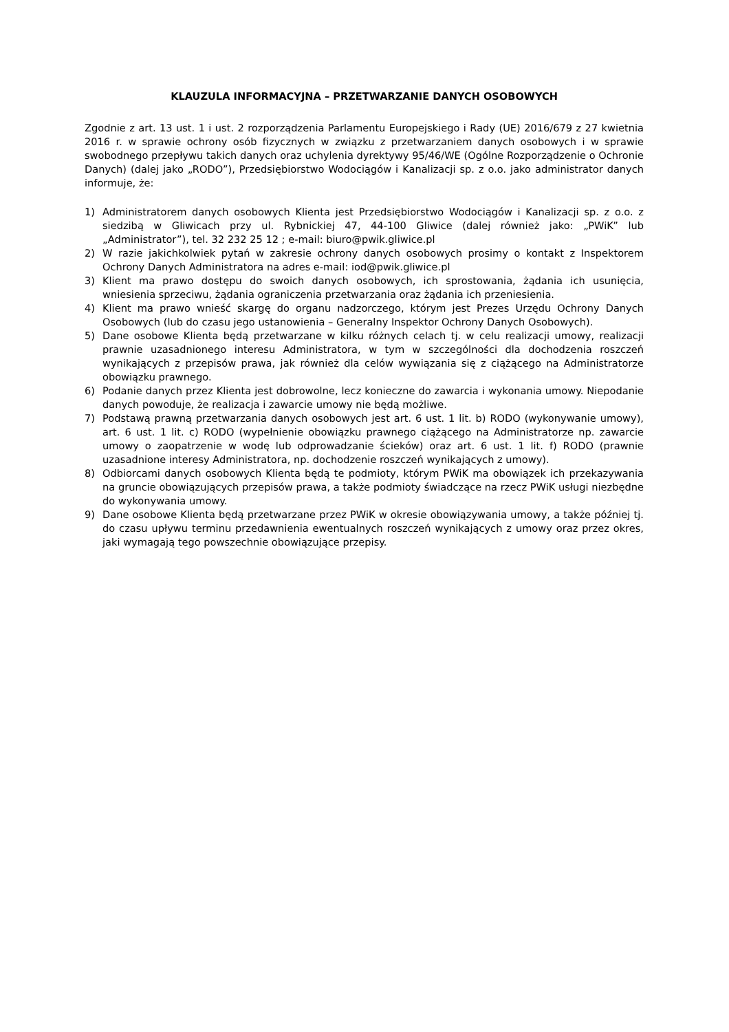KLAUZULA INFORMACYJNA – PRZETWARZANIE DANYCH OSOBOWYCH
Zgodnie z art. 13 ust. 1 i ust. 2 rozporządzenia Parlamentu Europejskiego i Rady (UE) 2016/679 z 27 kwietnia 2016 r. w sprawie ochrony osób fizycznych w związku z przetwarzaniem danych osobowych i w sprawie swobodnego przepływu takich danych oraz uchylenia dyrektywy 95/46/WE (Ogólne Rozporządzenie o Ochronie Danych) (dalej jako „RODO”), Przedsiębiorstwo Wodociągów i Kanalizacji sp. z o.o. jako administrator danych informuje, że:
1) Administratorem danych osobowych Klienta jest Przedsiębiorstwo Wodociągów i Kanalizacji sp. z o.o. z siedzibą w Gliwicach przy ul. Rybnickiej 47, 44-100 Gliwice (dalej również jako: „PWiK” lub „Administrator”), tel. 32 232 25 12 ; e-mail: biuro@pwik.gliwice.pl
2) W razie jakichkolwiek pytań w zakresie ochrony danych osobowych prosimy o kontakt z Inspektorem Ochrony Danych Administratora na adres e-mail: iod@pwik.gliwice.pl
3) Klient ma prawo dostępu do swoich danych osobowych, ich sprostowania, żądania ich usunięcia, wniesienia sprzeciwu, żądania ograniczenia przetwarzania oraz żądania ich przeniesienia.
4) Klient ma prawo wnieść skargę do organu nadzorczego, którym jest Prezes Urzędu Ochrony Danych Osobowych (lub do czasu jego ustanowienia – Generalny Inspektor Ochrony Danych Osobowych).
5) Dane osobowe Klienta będą przetwarzane w kilku różnych celach tj. w celu realizacji umowy, realizacji prawnie uzasadnionego interesu Administratora, w tym w szczególności dla dochodzenia roszczeń wynikających z przepisów prawa, jak również dla celów wywiązania się z ciążącego na Administratorze obowiązku prawnego.
6) Podanie danych przez Klienta jest dobrowolne, lecz konieczne do zawarcia i wykonania umowy. Niepodanie danych powoduje, że realizacja i zawarcie umowy nie będą możliwe.
7) Podstawą prawną przetwarzania danych osobowych jest art. 6 ust. 1 lit. b) RODO (wykonywanie umowy), art. 6 ust. 1 lit. c) RODO (wypełnienie obowiązku prawnego ciążącego na Administratorze np. zawarcie umowy o zaopatrzenie w wodę lub odprowadzanie ścieków) oraz art. 6 ust. 1 lit. f) RODO (prawnie uzasadnione interesy Administratora, np. dochodzenie roszczeń wynikających z umowy).
8) Odbiorcami danych osobowych Klienta będą te podmioty, którym PWiK ma obowiązek ich przekazywania na gruncie obowiązujących przepisów prawa, a także podmioty świadczące na rzecz PWiK usługi niezbędne do wykonywania umowy.
9) Dane osobowe Klienta będą przetwarzane przez PWiK w okresie obowiązywania umowy, a także później tj. do czasu upływu terminu przedawnienia ewentualnych roszczeń wynikających z umowy oraz przez okres, jaki wymagają tego powszechnie obowiązujące przepisy.